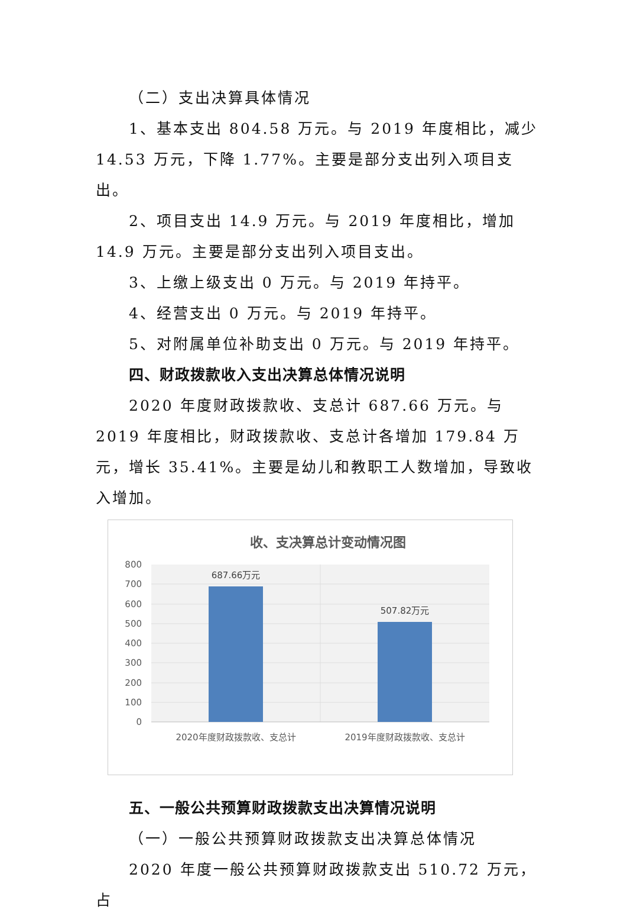（二）支出决算具体情况
1、基本支出 804.58 万元。与 2019 年度相比，减少 14.53 万元，下降 1.77%。主要是部分支出列入项目支出。
2、项目支出 14.9 万元。与 2019 年度相比，增加 14.9 万元。主要是部分支出列入项目支出。
3、上缴上级支出 0 万元。与 2019 年持平。
4、经营支出 0 万元。与 2019 年持平。
5、对附属单位补助支出 0 万元。与 2019 年持平。
四、财政拨款收入支出决算总体情况说明
2020 年度财政拨款收、支总计 687.66 万元。与 2019 年度相比，财政拨款收、支总计各增加 179.84 万元，增长 35.41%。主要是幼儿和教职工人数增加，导致收入增加。
收、支决算总计变动情况图
800
700
600
500
400
300
200
100
0
687.66万元
507.82万元
2020年度财政拨款收、支总计
2019年度财政拨款收、支总计
五、一般公共预算财政拨款支出决算情况说明
（一）一般公共预算财政拨款支出决算总体情况
2020 年度一般公共预算财政拨款支出 510.72 万元，占